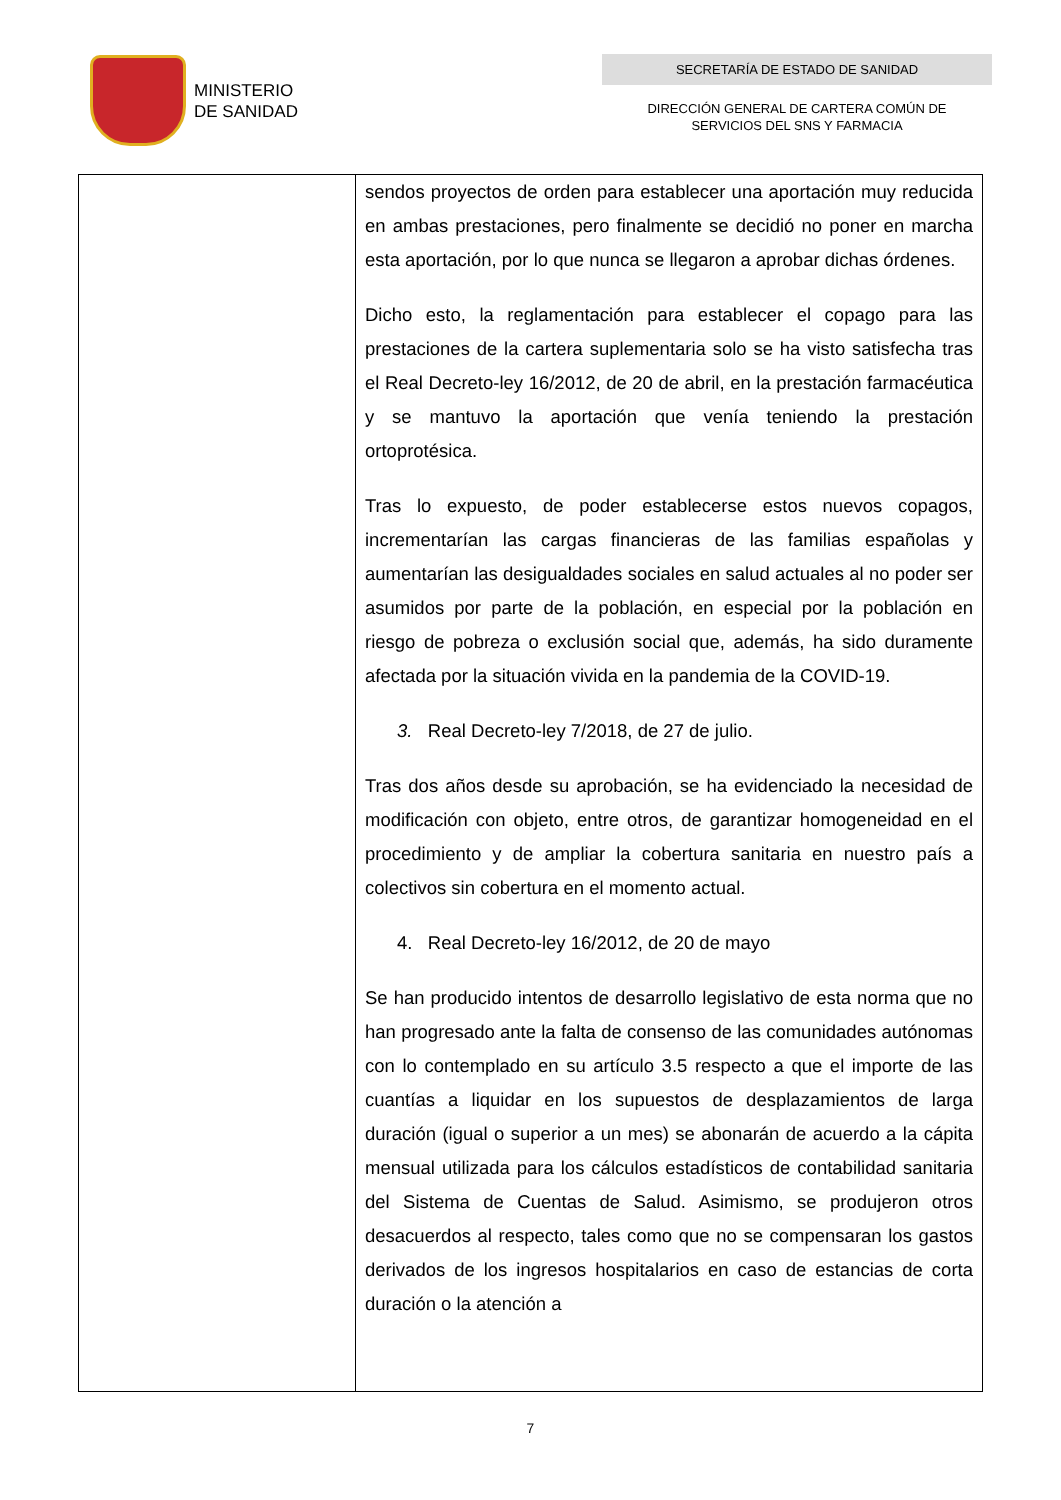MINISTERIO
DE SANIDAD
SECRETARÍA DE ESTADO DE SANIDAD
DIRECCIÓN GENERAL DE CARTERA COMÚN DE
SERVICIOS DEL SNS Y FARMACIA
| | sendos proyectos de orden para establecer una aportación muy reducida en ambas prestaciones, pero finalmente se decidió no poner en marcha esta aportación, por lo que nunca se llegaron a aprobar dichas órdenes. Dicho esto, la reglamentación para establecer el copago para las prestaciones de la cartera suplementaria solo se ha visto satisfecha tras el Real Decreto-ley 16/2012, de 20 de abril, en la prestación farmacéutica y se mantuvo la aportación que venía teniendo la prestación ortoprotésica. Tras lo expuesto, de poder establecerse estos nuevos copagos, incrementarían las cargas financieras de las familias españolas y aumentarían las desigualdades sociales en salud actuales al no poder ser asumidos por parte de la población, en especial por la población en riesgo de pobreza o exclusión social que, además, ha sido duramente afectada por la situación vivida en la pandemia de la COVID-19. 3. Real Decreto-ley 7/2018, de 27 de julio. Tras dos años desde su aprobación, se ha evidenciado la necesidad de modificación con objeto, entre otros, de garantizar homogeneidad en el procedimiento y de ampliar la cobertura sanitaria en nuestro país a colectivos sin cobertura en el momento actual. 4. Real Decreto-ley 16/2012, de 20 de mayo Se han producido intentos de desarrollo legislativo de esta norma que no han progresado ante la falta de consenso de las comunidades autónomas con lo contemplado en su artículo 3.5 respecto a que el importe de las cuantías a liquidar en los supuestos de desplazamientos de larga duración (igual o superior a un mes) se abonarán de acuerdo a la cápita mensual utilizada para los cálculos estadísticos de contabilidad sanitaria del Sistema de Cuentas de Salud. Asimismo, se produjeron otros desacuerdos al respecto, tales como que no se compensaran los gastos derivados de los ingresos hospitalarios en caso de estancias de corta duración o la atención a |
7